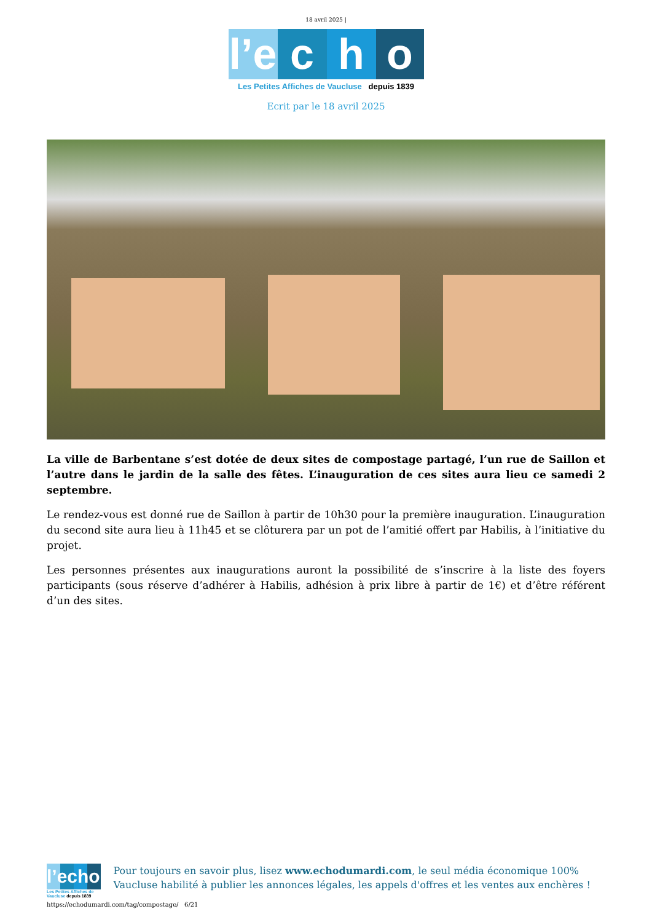18 avril 2025 |
l’e
c
h
o
Les Petites Affiches de Vaucluse depuis 1839
Ecrit par le 18 avril 2025
La ville de Barbentane s’est dotée de deux sites de compostage partagé, l’un rue de Saillon et l’autre dans le jardin de la salle des fêtes. L’inauguration de ces sites aura lieu ce samedi 2 septembre.
Le rendez-vous est donné rue de Saillon à partir de 10h30 pour la première inauguration. L’inauguration du second site aura lieu à 11h45 et se clôturera par un pot de l’amitié offert par Habilis, à l’initiative du projet.
Les personnes présentes aux inaugurations auront la possibilité de s’inscrire à la liste des foyers participants (sous réserve d’adhérer à Habilis, adhésion à prix libre à partir de 1€) et d’être référent d’un des sites.
l’echo
Les Petites Affiches de Vaucluse depuis 1839
Pour toujours en savoir plus, lisez www.echodumardi.com, le seul média économique 100% Vaucluse habilité à publier les annonces légales, les appels d'offres et les ventes aux enchères !
https://echodumardi.com/tag/compostage/ 6/21